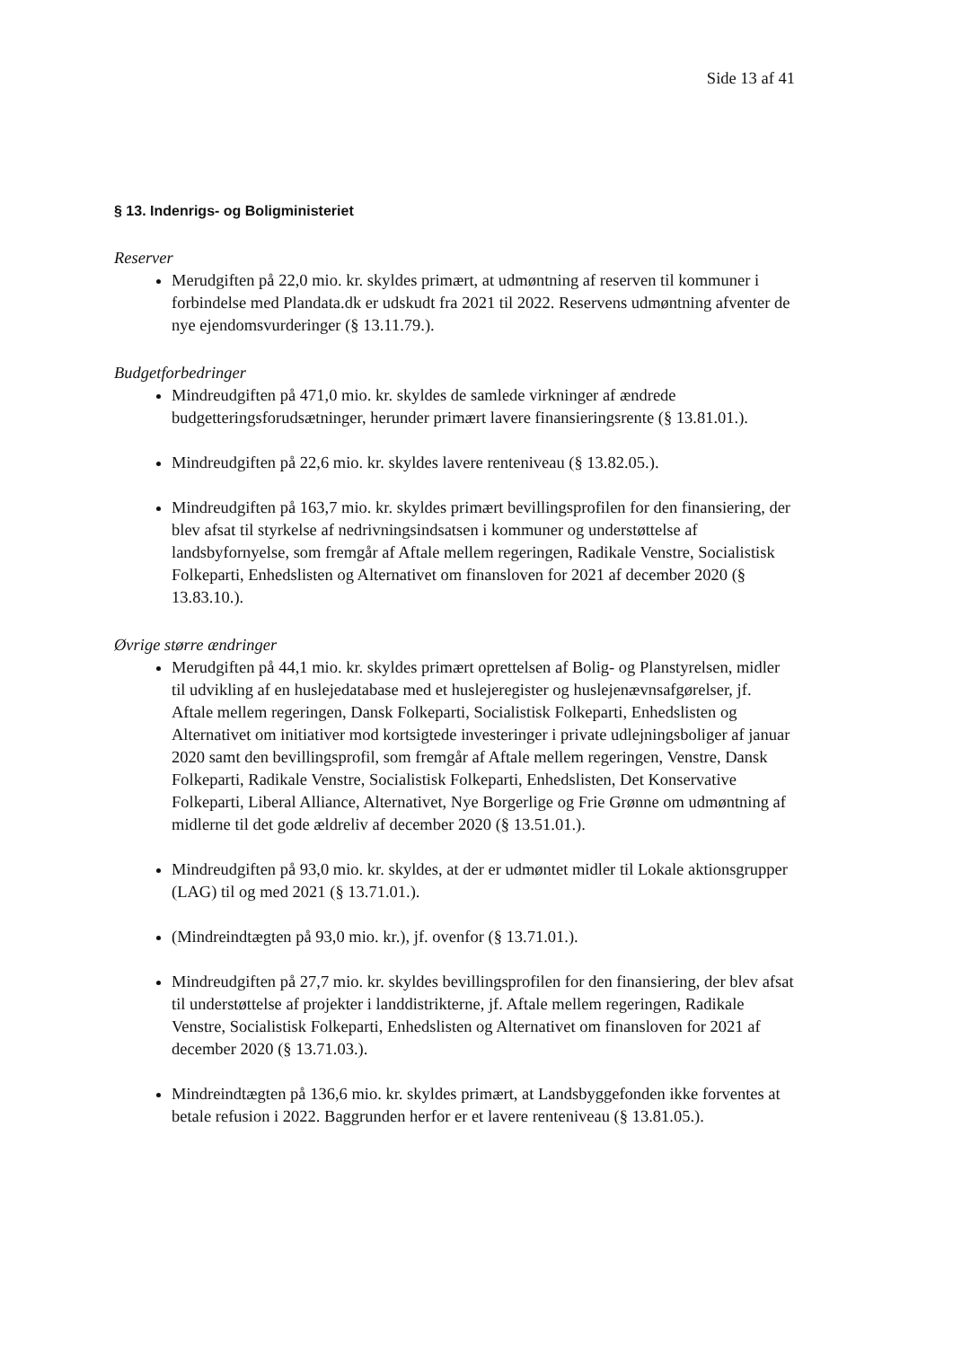Side 13 af 41
§ 13. Indenrigs- og Boligministeriet
Reserver
Merudgiften på 22,0 mio. kr. skyldes primært, at udmøntning af reserven til kommuner i forbindelse med Plandata.dk er udskudt fra 2021 til 2022. Reservens udmøntning afventer de nye ejendomsvurderinger (§ 13.11.79.).
Budgetforbedringer
Mindreudgiften på 471,0 mio. kr. skyldes de samlede virkninger af ændrede budgetteringsforudsætninger, herunder primært lavere finansieringsrente (§ 13.81.01.).
Mindreudgiften på 22,6 mio. kr. skyldes lavere renteniveau (§ 13.82.05.).
Mindreudgiften på 163,7 mio. kr. skyldes primært bevillingsprofilen for den finansiering, der blev afsat til styrkelse af nedrivningsindsatsen i kommuner og understøttelse af landsbyfornyelse, som fremgår af Aftale mellem regeringen, Radikale Venstre, Socialistisk Folkeparti, Enhedslisten og Alternativet om finansloven for 2021 af december 2020 (§ 13.83.10.).
Øvrige større ændringer
Merudgiften på 44,1 mio. kr. skyldes primært oprettelsen af Bolig- og Planstyrelsen, midler til udvikling af en huslejedatabase med et huslejeregister og huslejenævnsafgørelser, jf. Aftale mellem regeringen, Dansk Folkeparti, Socialistisk Folkeparti, Enhedslisten og Alternativet om initiativer mod kortsigtede investeringer i private udlejningsboliger af januar 2020 samt den bevillingsprofil, som fremgår af Aftale mellem regeringen, Venstre, Dansk Folkeparti, Radikale Venstre, Socialistisk Folkeparti, Enhedslisten, Det Konservative Folkeparti, Liberal Alliance, Alternativet, Nye Borgerlige og Frie Grønne om udmøntning af midlerne til det gode ældreliv af december 2020 (§ 13.51.01.).
Mindreudgiften på 93,0 mio. kr. skyldes, at der er udmøntet midler til Lokale aktionsgrupper (LAG) til og med 2021 (§ 13.71.01.).
(Mindreindtægten på 93,0 mio. kr.), jf. ovenfor (§ 13.71.01.).
Mindreudgiften på 27,7 mio. kr. skyldes bevillingsprofilen for den finansiering, der blev afsat til understøttelse af projekter i landdistrikterne, jf. Aftale mellem regeringen, Radikale Venstre, Socialistisk Folkeparti, Enhedslisten og Alternativet om finansloven for 2021 af december 2020 (§ 13.71.03.).
Mindreindtægten på 136,6 mio. kr. skyldes primært, at Landsbyggefonden ikke forventes at betale refusion i 2022. Baggrunden herfor er et lavere renteniveau (§ 13.81.05.).